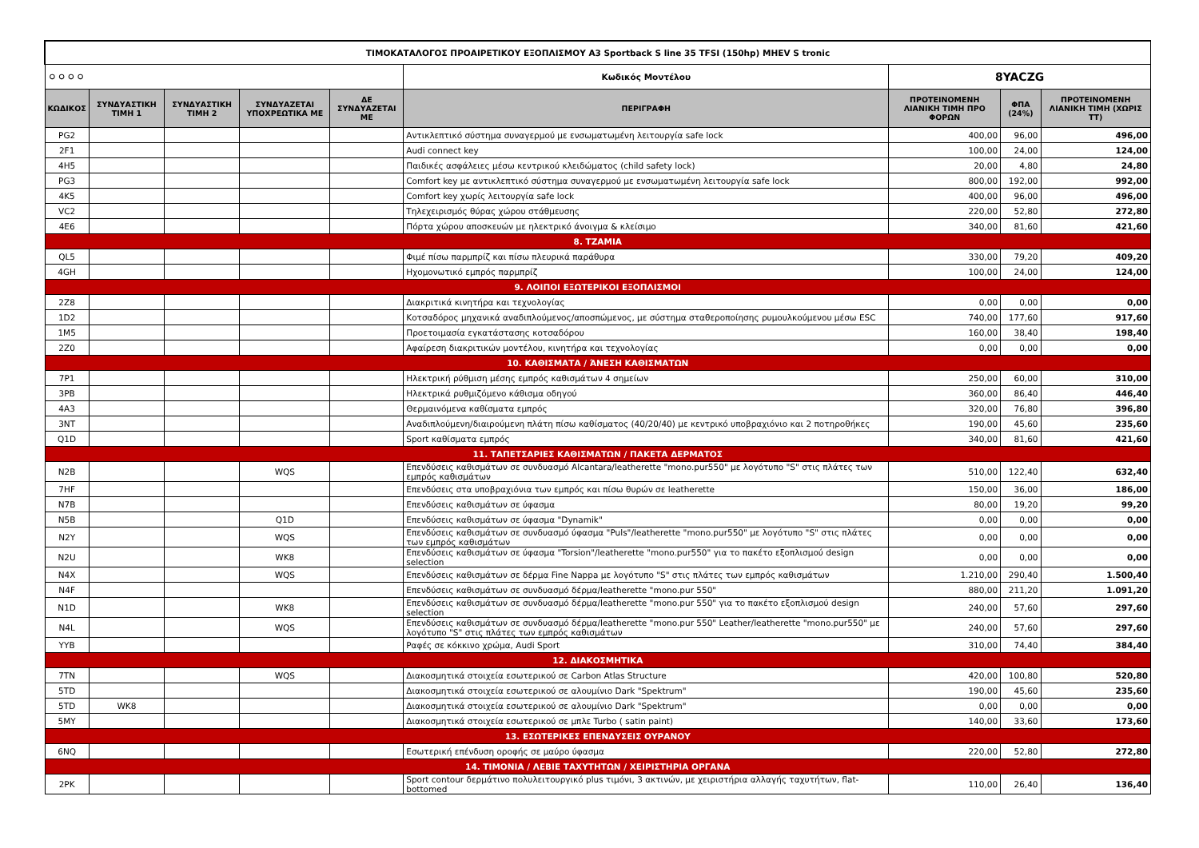| ΤΙΜΟΚΑΤΑΛΟΓΟΣ ΠΡΟΑΙΡΕΤΙΚΟΥ ΕΞΟΠΛΙΣΜΟΥ A3 Sportback S line 35 TFSI (150hp) MHEV S tronic | | | | | | | | |
| ⚪⚪⚪⚪ | | | | | Κωδικός Μοντέλου | 8YACZG | | |
| ΚΩΔΙΚΟΣ | ΣΥΝΔΥΑΣΤΙΚΗ ΤΙΜΗ 1 | ΣΥΝΔΥΑΣΤΙΚΗ ΤΙΜΗ 2 | ΣΥΝΔΥΑΖΕΤΑΙ ΥΠΟΧΡΕΩΤΙΚΑ ΜΕ | ΔΕ ΣΥΝΔΥΑΖΕΤΑΙ ΜΕ | ΠΕΡΙΓΡΑΦΗ | ΠΡΟΤΕΙΝΟΜΕΝΗ ΛΙΑΝΙΚΗ ΤΙΜΗ ΠΡΟ ΦΟΡΩΝ | ΦΠΑ (24%) | ΠΡΟΤΕΙΝΟΜΕΝΗ ΛΙΑΝΙΚΗ ΤΙΜΗ (ΧΩΡΙΣ ΤΤ) |
| PG2 | | | | | Αντικλεπτικό σύστημα συναγερμού με ενσωματωμένη λειτουργία safe lock | 400,00 | 96,00 | 496,00 |
| 2F1 | | | | | Audi connect key | 100,00 | 24,00 | 124,00 |
| 4H5 | | | | | Παιδικές ασφάλειες μέσω κεντρικού κλειδώματος (child safety lock) | 20,00 | 4,80 | 24,80 |
| PG3 | | | | | Comfort key με αντικλεπτικό σύστημα συναγερμού με ενσωματωμένη λειτουργία safe lock | 800,00 | 192,00 | 992,00 |
| 4K5 | | | | | Comfort key χωρίς λειτουργία safe lock | 400,00 | 96,00 | 496,00 |
| VC2 | | | | | Τηλεχειρισμός θύρας χώρου στάθμευσης | 220,00 | 52,80 | 272,80 |
| 4E6 | | | | | Πόρτα χώρου αποσκευών με ηλεκτρικό άνοιγμα & κλείσιμο | 340,00 | 81,60 | 421,60 |
| 8. ΤΖΑΜΙΑ | | | | | | | | |
| QL5 | | | | | Φιμέ πίσω παρμπρίζ και πίσω πλευρικά παράθυρα | 330,00 | 79,20 | 409,20 |
| 4GH | | | | | Ηχομονωτικό εμπρός παρμπρίζ | 100,00 | 24,00 | 124,00 |
| 9. ΛΟΙΠΟΙ ΕΞΩΤΕΡΙΚΟΙ ΕΞΟΠΛΙΣΜΟΙ | | | | | | | | |
| 2Z8 | | | | | Διακριτικά κινητήρα και τεχνολογίας | 0,00 | 0,00 | 0,00 |
| 1D2 | | | | | Κοτσαδόρος μηχανικά αναδιπλούμενος/αποσπώμενος, με σύστημα σταθεροποίησης ρυμουλκούμενου μέσω ESC | 740,00 | 177,60 | 917,60 |
| 1M5 | | | | | Προετοιμασία εγκατάστασης κοτσαδόρου | 160,00 | 38,40 | 198,40 |
| 2Z0 | | | | | Αφαίρεση διακριτικών μοντέλου, κινητήρα και τεχνολογίας | 0,00 | 0,00 | 0,00 |
| 10. ΚΑΘΙΣΜΑΤΑ / ΆΝΕΣΗ ΚΑΘΙΣΜΑΤΩΝ | | | | | | | | |
| 7P1 | | | | | Ηλεκτρική ρύθμιση μέσης εμπρός καθισμάτων 4 σημείων | 250,00 | 60,00 | 310,00 |
| 3PB | | | | | Ηλεκτρικά ρυθμιζόμενο κάθισμα οδηγού | 360,00 | 86,40 | 446,40 |
| 4A3 | | | | | Θερμαινόμενα καθίσματα εμπρός | 320,00 | 76,80 | 396,80 |
| 3NT | | | | | Αναδιπλούμενη/διαιρούμενη πλάτη πίσω καθίσματος (40/20/40) με κεντρικό υποβραχιόνιο και 2 ποτηροθήκες | 190,00 | 45,60 | 235,60 |
| Q1D | | | | | Sport καθίσματα εμπρός | 340,00 | 81,60 | 421,60 |
| 11. ΤΑΠΕΤΣΑΡΙΕΣ ΚΑΘΙΣΜΑΤΩΝ / ΠΑΚΕΤΑ ΔΕΡΜΑΤΟΣ | | | | | | | | |
| N2B | | | WQS | | Επενδύσεις καθισμάτων σε συνδυασμό Alcantara/leatherette "mono.pur550" με λογότυπο "S" στις πλάτες των εμπρός καθισμάτων | 510,00 | 122,40 | 632,40 |
| 7HF | | | | | Επενδύσεις στα υποβραχιόνια των εμπρός και πίσω θυρών σε leatherette | 150,00 | 36,00 | 186,00 |
| N7B | | | | | Επενδύσεις καθισμάτων σε ύφασμα | 80,00 | 19,20 | 99,20 |
| N5B | | | Q1D | | Επενδύσεις καθισμάτων σε ύφασμα "Dynamik" | 0,00 | 0,00 | 0,00 |
| N2Y | | | WQS | | Επενδύσεις καθισμάτων σε συνδυασμό ύφασμα "Puls"/leatherette "mono.pur550" με λογότυπο "S" στις πλάτες των εμπρός καθισμάτων | 0,00 | 0,00 | 0,00 |
| N2U | | | WK8 | | Επενδύσεις καθισμάτων σε ύφασμα "Torsion"/leatherette "mono.pur550" για το πακέτο εξοπλισμού design selection | 0,00 | 0,00 | 0,00 |
| N4X | | | WQS | | Επενδύσεις καθισμάτων σε δέρμα Fine Nappa με λογότυπο "S" στις πλάτες των εμπρός καθισμάτων | 1.210,00 | 290,40 | 1.500,40 |
| N4F | | | | | Επενδύσεις καθισμάτων σε συνδυασμό δέρμα/leatherette "mono.pur 550" | 880,00 | 211,20 | 1.091,20 |
| N1D | | | WK8 | | Επενδύσεις καθισμάτων σε συνδυασμό δέρμα/leatherette "mono.pur 550" για το πακέτο εξοπλισμού design selection | 240,00 | 57,60 | 297,60 |
| N4L | | | WQS | | Επενδύσεις καθισμάτων σε συνδυασμό δέρμα/leatherette "mono.pur 550" Leather/leatherette "mono.pur550" με λογότυπο "S" στις πλάτες των εμπρός καθισμάτων | 240,00 | 57,60 | 297,60 |
| YYB | | | | | Ραφές σε κόκκινο χρώμα, Audi Sport | 310,00 | 74,40 | 384,40 |
| 12. ΔΙΑΚΟΣΜΗΤΙΚΑ | | | | | | | | |
| 7TN | | | WQS | | Διακοσμητικά στοιχεία εσωτερικού σε Carbon Atlas Structure | 420,00 | 100,80 | 520,80 |
| 5TD | | | | | Διακοσμητικά στοιχεία εσωτερικού σε αλουμίνιο Dark "Spektrum" | 190,00 | 45,60 | 235,60 |
| 5TD | WK8 | | | | Διακοσμητικά στοιχεία εσωτερικού σε αλουμίνιο Dark "Spektrum" | 0,00 | 0,00 | 0,00 |
| 5MY | | | | | Διακοσμητικά στοιχεία εσωτερικού σε μπλε Turbo ( satin paint) | 140,00 | 33,60 | 173,60 |
| 13. ΕΣΩΤΕΡΙΚΕΣ ΕΠΕΝΔΥΣΕΙΣ ΟΥΡΑΝΟΥ | | | | | | | | |
| 6NQ | | | | | Εσωτερική επένδυση οροφής σε μαύρο ύφασμα | 220,00 | 52,80 | 272,80 |
| 14. ΤΙΜΟΝΙΑ / ΛΕΒΙΕ ΤΑΧΥΤΗΤΩΝ / ΧΕΙΡΙΣΤΗΡΙΑ ΟΡΓΑΝΑ | | | | | | | | |
| 2PK | | | | | Sport contour δερμάτινο πολυλειτουργικό plus τιμόνι, 3 ακτινών, με χειριστήρια αλλαγής ταχυτήτων, flat-bottomed | 110,00 | 26,40 | 136,40 |